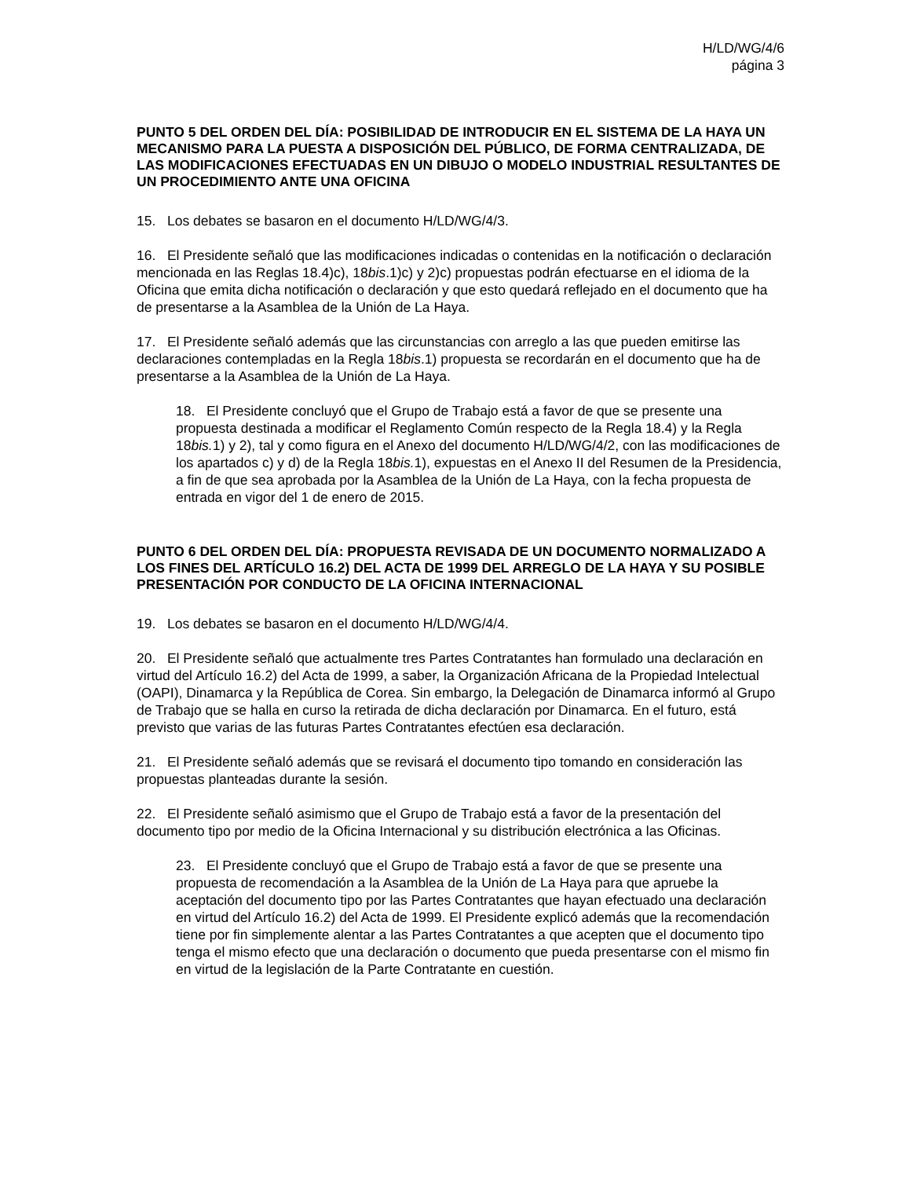H/LD/WG/4/6
página 3
PUNTO 5 DEL ORDEN DEL DÍA: POSIBILIDAD DE INTRODUCIR EN EL SISTEMA DE LA HAYA UN MECANISMO PARA LA PUESTA A DISPOSICIÓN DEL PÚBLICO, DE FORMA CENTRALIZADA, DE LAS MODIFICACIONES EFECTUADAS EN UN DIBUJO O MODELO INDUSTRIAL RESULTANTES DE UN PROCEDIMIENTO ANTE UNA OFICINA
15. Los debates se basaron en el documento H/LD/WG/4/3.
16. El Presidente señaló que las modificaciones indicadas o contenidas en la notificación o declaración mencionada en las Reglas 18.4)c), 18bis.1)c) y 2)c) propuestas podrán efectuarse en el idioma de la Oficina que emita dicha notificación o declaración y que esto quedará reflejado en el documento que ha de presentarse a la Asamblea de la Unión de La Haya.
17. El Presidente señaló además que las circunstancias con arreglo a las que pueden emitirse las declaraciones contempladas en la Regla 18bis.1) propuesta se recordarán en el documento que ha de presentarse a la Asamblea de la Unión de La Haya.
18. El Presidente concluyó que el Grupo de Trabajo está a favor de que se presente una propuesta destinada a modificar el Reglamento Común respecto de la Regla 18.4) y la Regla 18bis. 1) y 2), tal y como figura en el Anexo del documento H/LD/WG/4/2, con las modificaciones de los apartados c) y d) de la Regla 18bis. 1), expuestas en el Anexo II del Resumen de la Presidencia, a fin de que sea aprobada por la Asamblea de la Unión de La Haya, con la fecha propuesta de entrada en vigor del 1 de enero de 2015.
PUNTO 6 DEL ORDEN DEL DÍA: PROPUESTA REVISADA DE UN DOCUMENTO NORMALIZADO A LOS FINES DEL ARTÍCULO 16.2) DEL ACTA DE 1999 DEL ARREGLO DE LA HAYA Y SU POSIBLE PRESENTACIÓN POR CONDUCTO DE LA OFICINA INTERNACIONAL
19. Los debates se basaron en el documento H/LD/WG/4/4.
20. El Presidente señaló que actualmente tres Partes Contratantes han formulado una declaración en virtud del Artículo 16.2) del Acta de 1999, a saber, la Organización Africana de la Propiedad Intelectual (OAPI), Dinamarca y la República de Corea. Sin embargo, la Delegación de Dinamarca informó al Grupo de Trabajo que se halla en curso la retirada de dicha declaración por Dinamarca. En el futuro, está previsto que varias de las futuras Partes Contratantes efectúen esa declaración.
21. El Presidente señaló además que se revisará el documento tipo tomando en consideración las propuestas planteadas durante la sesión.
22. El Presidente señaló asimismo que el Grupo de Trabajo está a favor de la presentación del documento tipo por medio de la Oficina Internacional y su distribución electrónica a las Oficinas.
23. El Presidente concluyó que el Grupo de Trabajo está a favor de que se presente una propuesta de recomendación a la Asamblea de la Unión de La Haya para que apruebe la aceptación del documento tipo por las Partes Contratantes que hayan efectuado una declaración en virtud del Artículo 16.2) del Acta de 1999. El Presidente explicó además que la recomendación tiene por fin simplemente alentar a las Partes Contratantes a que acepten que el documento tipo tenga el mismo efecto que una declaración o documento que pueda presentarse con el mismo fin en virtud de la legislación de la Parte Contratante en cuestión.